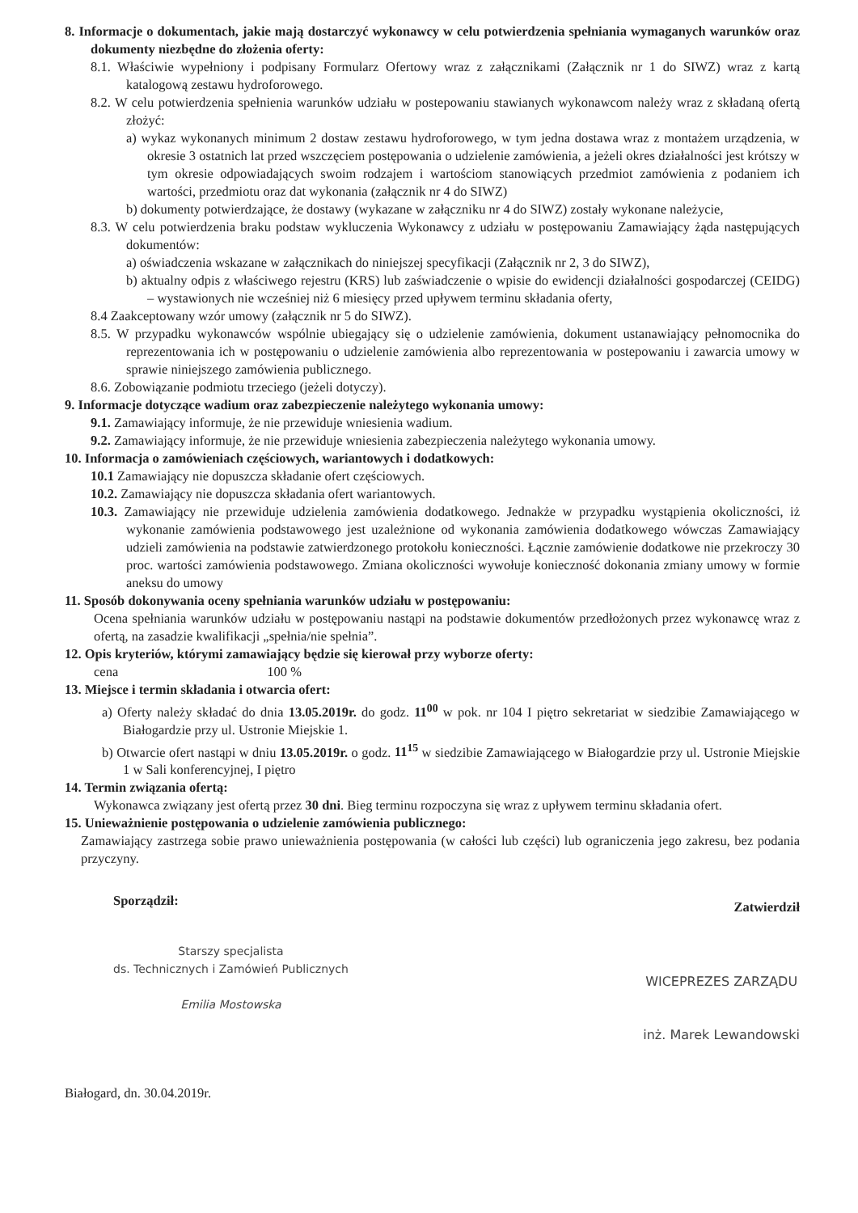8. Informacje o dokumentach, jakie mają dostarczyć wykonawcy w celu potwierdzenia spełniania wymaganych warunków oraz dokumenty niezbędne do złożenia oferty:
8.1. Właściwie wypełniony i podpisany Formularz Ofertowy wraz z załącznikami (Załącznik nr 1 do SIWZ) wraz z kartą katalogową zestawu hydroforowego.
8.2. W celu potwierdzenia spełnienia warunków udziału w postepowaniu stawianych wykonawcom należy wraz z składaną ofertą złożyć:
a) wykaz wykonanych minimum 2 dostaw zestawu hydroforowego, w tym jedna dostawa wraz z montażem urządzenia, w okresie 3 ostatnich lat przed wszczęciem postępowania o udzielenie zamówienia, a jeżeli okres działalności jest krótszy w tym okresie odpowiadających swoim rodzajem i wartościom stanowiących przedmiot zamówienia z podaniem ich wartości, przedmiotu oraz dat wykonania (załącznik nr 4 do SIWZ)
b) dokumenty potwierdzające, że dostawy (wykazane w załączniku nr 4 do SIWZ) zostały wykonane należycie,
8.3. W celu potwierdzenia braku podstaw wykluczenia Wykonawcy z udziału w postępowaniu Zamawiający żąda następujących dokumentów:
a) oświadczenia wskazane w załącznikach do niniejszej specyfikacji (Załącznik nr 2, 3 do SIWZ),
b) aktualny odpis z właściwego rejestru (KRS) lub zaświadczenie o wpisie do ewidencji działalności gospodarczej (CEIDG) – wystawionych nie wcześniej niż 6 miesięcy przed upływem terminu składania oferty,
8.4 Zaakceptowany wzór umowy (załącznik nr 5 do SIWZ).
8.5. W przypadku wykonawców wspólnie ubiegający się o udzielenie zamówienia, dokument ustanawiający pełnomocnika do reprezentowania ich w postępowaniu o udzielenie zamówienia albo reprezentowania w postepowaniu i zawarcia umowy w sprawie niniejszego zamówienia publicznego.
8.6. Zobowiązanie podmiotu trzeciego (jeżeli dotyczy).
9. Informacje dotyczące wadium oraz zabezpieczenie należytego wykonania umowy:
9.1. Zamawiający informuje, że nie przewiduje wniesienia wadium.
9.2. Zamawiający informuje, że nie przewiduje wniesienia zabezpieczenia należytego wykonania umowy.
10. Informacja o zamówieniach częściowych, wariantowych i dodatkowych:
10.1 Zamawiający nie dopuszcza składanie ofert częściowych.
10.2. Zamawiający nie dopuszcza składania ofert wariantowych.
10.3. Zamawiający nie przewiduje udzielenia zamówienia dodatkowego. Jednakże w przypadku wystąpienia okoliczności, iż wykonanie zamówienia podstawowego jest uzależnione od wykonania zamówienia dodatkowego wówczas Zamawiający udzieli zamówienia na podstawie zatwierdzonego protokołu konieczności. Łącznie zamówienie dodatkowe nie przekroczy 30 proc. wartości zamówienia podstawowego. Zmiana okoliczności wywołuje konieczność dokonania zmiany umowy w formie aneksu do umowy
11. Sposób dokonywania oceny spełniania warunków udziału w postępowaniu:
Ocena spełniania warunków udziału w postępowaniu nastąpi na podstawie dokumentów przedłożonych przez wykonawcę wraz z ofertą, na zasadzie kwalifikacji „spełnia/nie spełnia”.
12. Opis kryteriów, którymi zamawiający będzie się kierował przy wyborze oferty:
cena 100 %
13. Miejsce i termin składania i otwarcia ofert:
a) Oferty należy składać do dnia 13.05.2019r. do godz. 11<sup>00</sup> w pok. nr 104 I piętro sekretariat w siedzibie Zamawiającego w Białogardzie przy ul. Ustronie Miejskie 1.
b) Otwarcie ofert nastąpi w dniu 13.05.2019r. o godz. 11<sup>15</sup> w siedzibie Zamawiającego w Białogardzie przy ul. Ustronie Miejskie 1 w Sali konferencyjnej, I piętro
14. Termin związania ofertą:
Wykonawca związany jest ofertą przez 30 dni. Bieg terminu rozpoczyna się wraz z upływem terminu składania ofert.
15. Unieważnienie postępowania o udzielenie zamówienia publicznego:
Zamawiający zastrzega sobie prawo unieważnienia postępowania (w całości lub części) lub ograniczenia jego zakresu, bez podania przyczyny.
Sporządził:
Starszy specjalista
ds. Technicznych i Zamówień Publicznych
Emilia Mostowska
Zatwierdził
WICEPREZES ZARZĄDU
inż. Marek Lewandowski
Białogard, dn. 30.04.2019r.